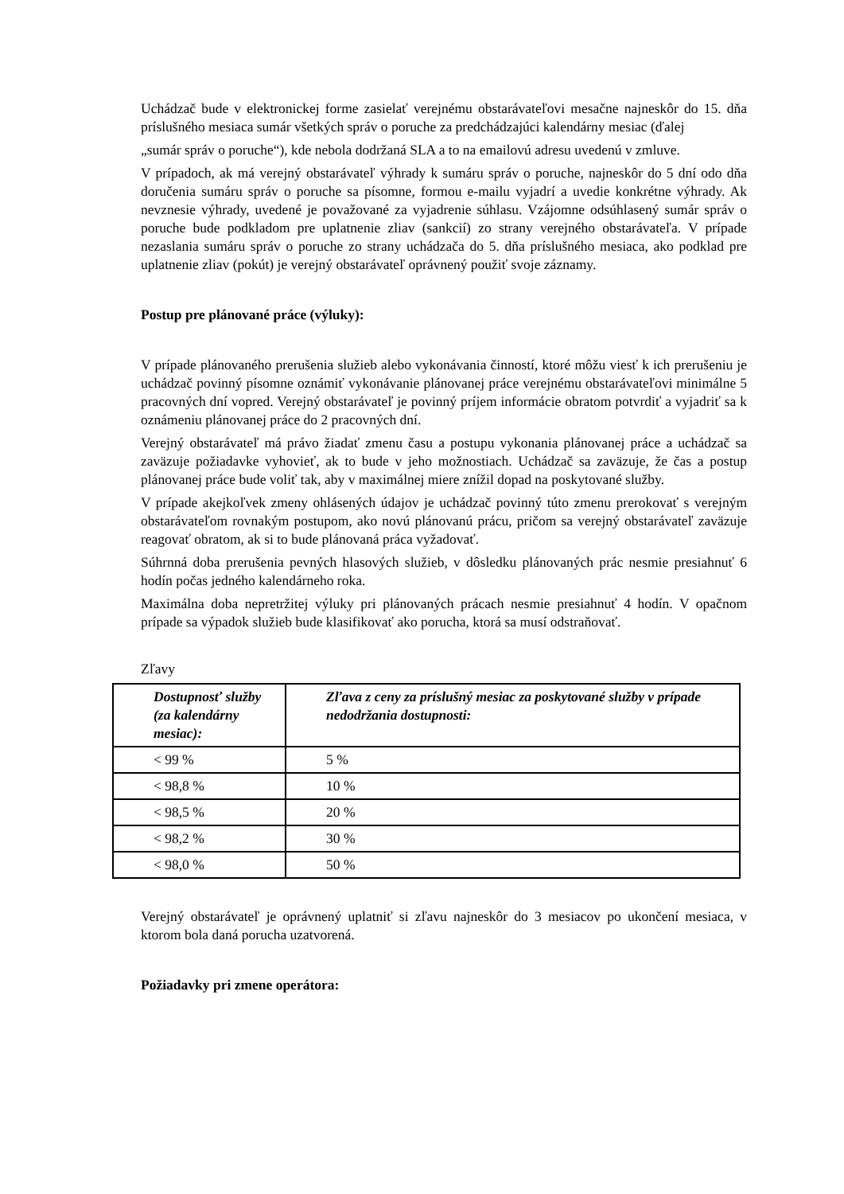Uchádzač bude v elektronickej forme zasielať verejnému obstarávateľovi mesačne najneskôr do 15. dňa príslušného mesiaca sumár všetkých správ o poruche za predchádzajúci kalendárny mesiac (ďalej
„sumár správ o poruche“), kde nebola dodržaná SLA a to na emailovú adresu uvedenú v zmluve.
V prípadoch, ak má verejný obstarávateľ výhrady k sumáru správ o poruche, najneskôr do 5 dní odo dňa doručenia sumáru správ o poruche sa písomne, formou e-mailu vyjadrí a uvedie konkrétne výhrady. Ak nevznesie výhrady, uvedené je považované za vyjadrenie súhlasu. Vzájomne odsúhlasený sumár správ o poruche bude podkladom pre uplatnenie zliav (sankcií) zo strany verejného obstarávateľa. V prípade nezaslania sumáru správ o poruche zo strany uchádzača do 5. dňa príslušného mesiaca, ako podklad pre uplatnenie zliav (pokút) je verejný obstarávateľ oprávnený použiť svoje záznamy.
Postup pre plánované práce (výluky):
V prípade plánovaného prerušenia služieb alebo vykonávania činností, ktoré môžu viesť k ich prerušeniu je uchádzač povinný písomne oznámiť vykonávanie plánovanej práce verejnému obstarávateľovi minimálne 5 pracovných dní vopred. Verejný obstarávateľ je povinný príjem informácie obratom potvrdiť a vyjadriť sa k oznámeniu plánovanej práce do 2 pracovných dní.
Verejný obstarávateľ má právo žiadať zmenu času a postupu vykonania plánovanej práce a uchádzač sa zaväzuje požiadavke vyhovieť, ak to bude v jeho možnostiach. Uchádzač sa zaväzuje, že čas a postup plánovanej práce bude voliť tak, aby v maximálnej miere znížil dopad na poskytované služby.
V prípade akejkoľvek zmeny ohlásených údajov je uchádzač povinný túto zmenu prerokovať s verejným obstarávateľom rovnakým postupom, ako novú plánovanú prácu, pričom sa verejný obstarávateľ zaväzuje reagovať obratom, ak si to bude plánovaná práca vyžadovať.
Súhrnná doba prerušenia pevných hlasových služieb, v dôsledku plánovaných prác nesmie presiahnuť 6 hodín počas jedného kalendárneho roka.
Maximálna doba nepretržitej výluky pri plánovaných prácach nesmie presiahnuť 4 hodín. V opačnom prípade sa výpadok služieb bude klasifikovať ako porucha, ktorá sa musí odstraňovať.
Zľavy
| Dostupnosť služby (za kalendárny mesiac): | Zľava z ceny za príslušný mesiac za poskytované služby v prípade nedodržania dostupnosti: |
| --- | --- |
| < 99 % | 5 % |
| < 98,8 % | 10 % |
| < 98,5 % | 20 % |
| < 98,2 % | 30 % |
| < 98,0 % | 50 % |
Verejný obstarávateľ je oprávnený uplatniť si zľavu najneskôr do 3 mesiacov po ukončení mesiaca, v ktorom bola daná porucha uzatvorená.
Požiadavky pri zmene operátora: